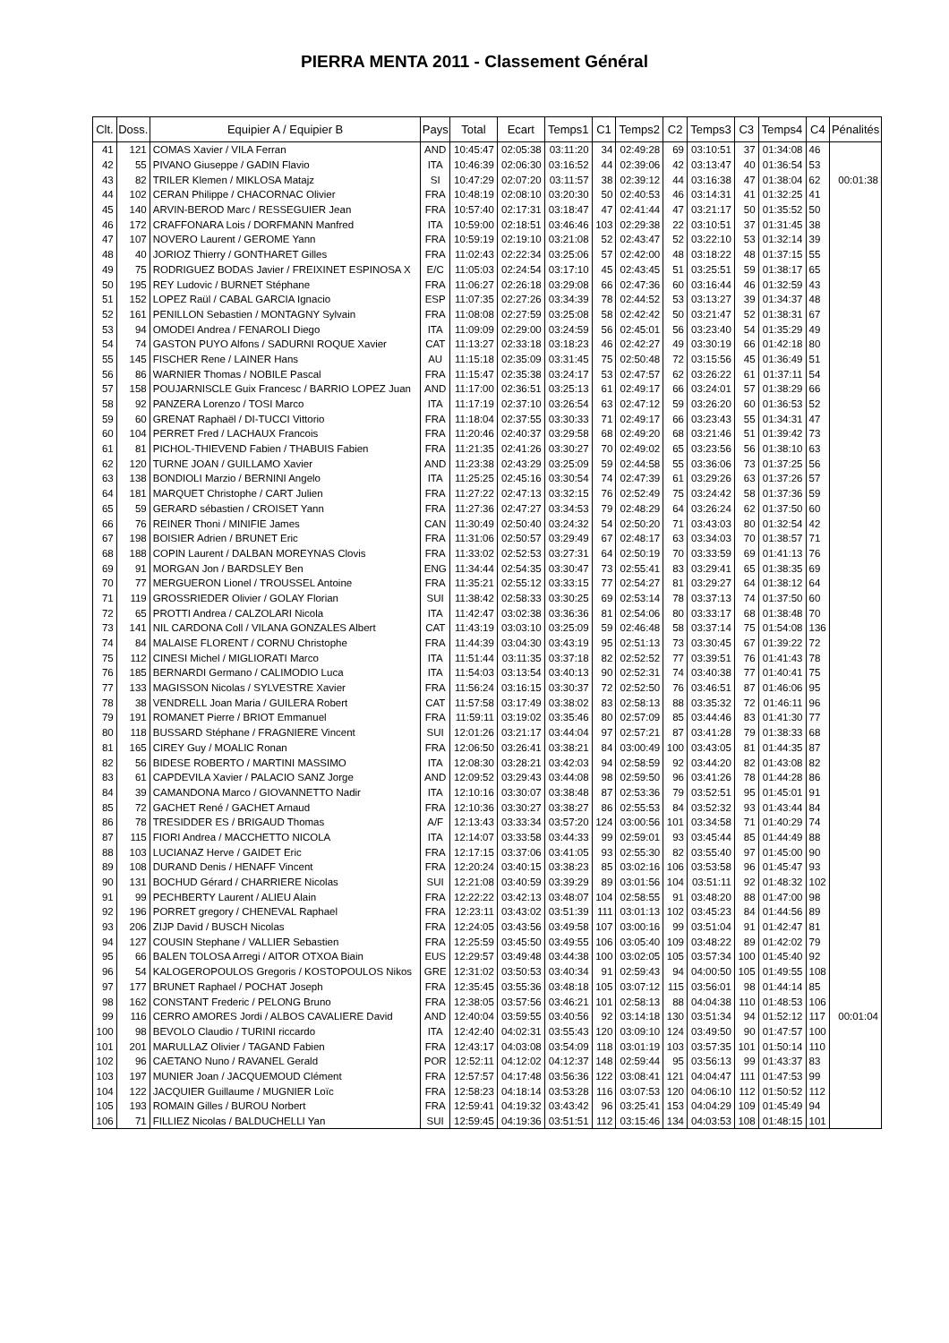PIERRA MENTA 2011 - Classement Général
| Clt. | Doss. | Equipier A / Equipier B | Pays | Total | Ecart | Temps1 | C1 | Temps2 | C2 | Temps3 | C3 | Temps4 | C4 | Pénalités |
| --- | --- | --- | --- | --- | --- | --- | --- | --- | --- | --- | --- | --- | --- | --- |
| 41 | 121 | COMAS Xavier / VILA Ferran | AND | 10:45:47 | 02:05:38 | 03:11:20 | 34 | 02:49:28 | 69 | 03:10:51 | 37 | 01:34:08 | 46 | |
| 42 | 55 | PIVANO Giuseppe / GADIN Flavio | ITA | 10:46:39 | 02:06:30 | 03:16:52 | 44 | 02:39:06 | 42 | 03:13:47 | 40 | 01:36:54 | 53 | |
| 43 | 82 | TRILER Klemen / MIKLOSA Matajz | SI | 10:47:29 | 02:07:20 | 03:11:57 | 38 | 02:39:12 | 44 | 03:16:38 | 47 | 01:38:04 | 62 | 00:01:38 |
| 44 | 102 | CERAN Philippe / CHACORNAC Olivier | FRA | 10:48:19 | 02:08:10 | 03:20:30 | 50 | 02:40:53 | 46 | 03:14:31 | 41 | 01:32:25 | 41 | |
| 45 | 140 | ARVIN-BEROD Marc / RESSEGUIER Jean | FRA | 10:57:40 | 02:17:31 | 03:18:47 | 47 | 02:41:44 | 47 | 03:21:17 | 50 | 01:35:52 | 50 | |
| 46 | 172 | CRAFFONARA Lois / DORFMANN Manfred | ITA | 10:59:00 | 02:18:51 | 03:46:46 | 103 | 02:29:38 | 22 | 03:10:51 | 37 | 01:31:45 | 38 | |
| 47 | 107 | NOVERO Laurent / GEROME Yann | FRA | 10:59:19 | 02:19:10 | 03:21:08 | 52 | 02:43:47 | 52 | 03:22:10 | 53 | 01:32:14 | 39 | |
| 48 | 40 | JORIOZ Thierry / GONTHARET Gilles | FRA | 11:02:43 | 02:22:34 | 03:25:06 | 57 | 02:42:00 | 48 | 03:18:22 | 48 | 01:37:15 | 55 | |
| 49 | 75 | RODRIGUEZ BODAS Javier / FREIXINET ESPINOSA X | E/C | 11:05:03 | 02:24:54 | 03:17:10 | 45 | 02:43:45 | 51 | 03:25:51 | 59 | 01:38:17 | 65 | |
| 50 | 195 | REY Ludovic / BURNET Stéphane | FRA | 11:06:27 | 02:26:18 | 03:29:08 | 66 | 02:47:36 | 60 | 03:16:44 | 46 | 01:32:59 | 43 | |
| 51 | 152 | LOPEZ Raül / CABAL GARCIA Ignacio | ESP | 11:07:35 | 02:27:26 | 03:34:39 | 78 | 02:44:52 | 53 | 03:13:27 | 39 | 01:34:37 | 48 | |
| 52 | 161 | PENILLON Sebastien / MONTAGNY Sylvain | FRA | 11:08:08 | 02:27:59 | 03:25:08 | 58 | 02:42:42 | 50 | 03:21:47 | 52 | 01:38:31 | 67 | |
| 53 | 94 | OMODEI Andrea / FENAROLI Diego | ITA | 11:09:09 | 02:29:00 | 03:24:59 | 56 | 02:45:01 | 56 | 03:23:40 | 54 | 01:35:29 | 49 | |
| 54 | 74 | GASTON PUYO Alfons / SADURNI ROQUE Xavier | CAT | 11:13:27 | 02:33:18 | 03:18:23 | 46 | 02:42:27 | 49 | 03:30:19 | 66 | 01:42:18 | 80 | |
| 55 | 145 | FISCHER Rene / LAINER Hans | AU | 11:15:18 | 02:35:09 | 03:31:45 | 75 | 02:50:48 | 72 | 03:15:56 | 45 | 01:36:49 | 51 | |
| 56 | 86 | WARNIER Thomas / NOBILE Pascal | FRA | 11:15:47 | 02:35:38 | 03:24:17 | 53 | 02:47:57 | 62 | 03:26:22 | 61 | 01:37:11 | 54 | |
| 57 | 158 | POUJARNISCLE Guix Francesc / BARRIO LOPEZ Juan | AND | 11:17:00 | 02:36:51 | 03:25:13 | 61 | 02:49:17 | 66 | 03:24:01 | 57 | 01:38:29 | 66 | |
| 58 | 92 | PANZERA Lorenzo / TOSI Marco | ITA | 11:17:19 | 02:37:10 | 03:26:54 | 63 | 02:47:12 | 59 | 03:26:20 | 60 | 01:36:53 | 52 | |
| 59 | 60 | GRENAT Raphaël / DI-TUCCI Vittorio | FRA | 11:18:04 | 02:37:55 | 03:30:33 | 71 | 02:49:17 | 66 | 03:23:43 | 55 | 01:34:31 | 47 | |
| 60 | 104 | PERRET Fred / LACHAUX Francois | FRA | 11:20:46 | 02:40:37 | 03:29:58 | 68 | 02:49:20 | 68 | 03:21:46 | 51 | 01:39:42 | 73 | |
| 61 | 81 | PICHOL-THIEVEND Fabien / THABUIS Fabien | FRA | 11:21:35 | 02:41:26 | 03:30:27 | 70 | 02:49:02 | 65 | 03:23:56 | 56 | 01:38:10 | 63 | |
| 62 | 120 | TURNE JOAN / GUILLAMO Xavier | AND | 11:23:38 | 02:43:29 | 03:25:09 | 59 | 02:44:58 | 55 | 03:36:06 | 73 | 01:37:25 | 56 | |
| 63 | 138 | BONDIOLI Marzio / BERNINI Angelo | ITA | 11:25:25 | 02:45:16 | 03:30:54 | 74 | 02:47:39 | 61 | 03:29:26 | 63 | 01:37:26 | 57 | |
| 64 | 181 | MARQUET Christophe / CART Julien | FRA | 11:27:22 | 02:47:13 | 03:32:15 | 76 | 02:52:49 | 75 | 03:24:42 | 58 | 01:37:36 | 59 | |
| 65 | 59 | GERARD sébastien / CROISET Yann | FRA | 11:27:36 | 02:47:27 | 03:34:53 | 79 | 02:48:29 | 64 | 03:26:24 | 62 | 01:37:50 | 60 | |
| 66 | 76 | REINER Thoni / MINIFIE James | CAN | 11:30:49 | 02:50:40 | 03:24:32 | 54 | 02:50:20 | 71 | 03:43:03 | 80 | 01:32:54 | 42 | |
| 67 | 198 | BOISIER Adrien / BRUNET Eric | FRA | 11:31:06 | 02:50:57 | 03:29:49 | 67 | 02:48:17 | 63 | 03:34:03 | 70 | 01:38:57 | 71 | |
| 68 | 188 | COPIN Laurent / DALBAN MOREYNAS Clovis | FRA | 11:33:02 | 02:52:53 | 03:27:31 | 64 | 02:50:19 | 70 | 03:33:59 | 69 | 01:41:13 | 76 | |
| 69 | 91 | MORGAN Jon / BARDSLEY Ben | ENG | 11:34:44 | 02:54:35 | 03:30:47 | 73 | 02:55:41 | 83 | 03:29:41 | 65 | 01:38:35 | 69 | |
| 70 | 77 | MERGUERON Lionel / TROUSSEL Antoine | FRA | 11:35:21 | 02:55:12 | 03:33:15 | 77 | 02:54:27 | 81 | 03:29:27 | 64 | 01:38:12 | 64 | |
| 71 | 119 | GROSSRIEDER Olivier / GOLAY Florian | SUI | 11:38:42 | 02:58:33 | 03:30:25 | 69 | 02:53:14 | 78 | 03:37:13 | 74 | 01:37:50 | 60 | |
| 72 | 65 | PROTTI Andrea / CALZOLARI Nicola | ITA | 11:42:47 | 03:02:38 | 03:36:36 | 81 | 02:54:06 | 80 | 03:33:17 | 68 | 01:38:48 | 70 | |
| 73 | 141 | NIL CARDONA Coll / VILANA GONZALES Albert | CAT | 11:43:19 | 03:03:10 | 03:25:09 | 59 | 02:46:48 | 58 | 03:37:14 | 75 | 01:54:08 | 136 | |
| 74 | 84 | MALAISE FLORENT / CORNU Christophe | FRA | 11:44:39 | 03:04:30 | 03:43:19 | 95 | 02:51:13 | 73 | 03:30:45 | 67 | 01:39:22 | 72 | |
| 75 | 112 | CINESI Michel / MIGLIORATI Marco | ITA | 11:51:44 | 03:11:35 | 03:37:18 | 82 | 02:52:52 | 77 | 03:39:51 | 76 | 01:41:43 | 78 | |
| 76 | 185 | BERNARDI Germano / CALIMODIO Luca | ITA | 11:54:03 | 03:13:54 | 03:40:13 | 90 | 02:52:31 | 74 | 03:40:38 | 77 | 01:40:41 | 75 | |
| 77 | 133 | MAGISSON Nicolas / SYLVESTRE Xavier | FRA | 11:56:24 | 03:16:15 | 03:30:37 | 72 | 02:52:50 | 76 | 03:46:51 | 87 | 01:46:06 | 95 | |
| 78 | 38 | VENDRELL Joan Maria / GUILERA Robert | CAT | 11:57:58 | 03:17:49 | 03:38:02 | 83 | 02:58:13 | 88 | 03:35:32 | 72 | 01:46:11 | 96 | |
| 79 | 191 | ROMANET Pierre / BRIOT Emmanuel | FRA | 11:59:11 | 03:19:02 | 03:35:46 | 80 | 02:57:09 | 85 | 03:44:46 | 83 | 01:41:30 | 77 | |
| 80 | 118 | BUSSARD Stéphane / FRAGNIERE Vincent | SUI | 12:01:26 | 03:21:17 | 03:44:04 | 97 | 02:57:21 | 87 | 03:41:28 | 79 | 01:38:33 | 68 | |
| 81 | 165 | CIREY Guy / MOALIC Ronan | FRA | 12:06:50 | 03:26:41 | 03:38:21 | 84 | 03:00:49 | 100 | 03:43:05 | 81 | 01:44:35 | 87 | |
| 82 | 56 | BIDESE ROBERTO / MARTINI MASSIMO | ITA | 12:08:30 | 03:28:21 | 03:42:03 | 94 | 02:58:59 | 92 | 03:44:20 | 82 | 01:43:08 | 82 | |
| 83 | 61 | CAPDEVILA Xavier / PALACIO SANZ Jorge | AND | 12:09:52 | 03:29:43 | 03:44:08 | 98 | 02:59:50 | 96 | 03:41:26 | 78 | 01:44:28 | 86 | |
| 84 | 39 | CAMANDONA Marco / GIOVANNETTO Nadir | ITA | 12:10:16 | 03:30:07 | 03:38:48 | 87 | 02:53:36 | 79 | 03:52:51 | 95 | 01:45:01 | 91 | |
| 85 | 72 | GACHET René / GACHET Arnaud | FRA | 12:10:36 | 03:30:27 | 03:38:27 | 86 | 02:55:53 | 84 | 03:52:32 | 93 | 01:43:44 | 84 | |
| 86 | 78 | TRESIDDER ES / BRIGAUD Thomas | A/F | 12:13:43 | 03:33:34 | 03:57:20 | 124 | 03:00:56 | 101 | 03:34:58 | 71 | 01:40:29 | 74 | |
| 87 | 115 | FIORI Andrea / MACCHETTO NICOLA | ITA | 12:14:07 | 03:33:58 | 03:44:33 | 99 | 02:59:01 | 93 | 03:45:44 | 85 | 01:44:49 | 88 | |
| 88 | 103 | LUCIANAZ Herve / GAIDET Eric | FRA | 12:17:15 | 03:37:06 | 03:41:05 | 93 | 02:55:30 | 82 | 03:55:40 | 97 | 01:45:00 | 90 | |
| 89 | 108 | DURAND Denis / HENAFF Vincent | FRA | 12:20:24 | 03:40:15 | 03:38:23 | 85 | 03:02:16 | 106 | 03:53:58 | 96 | 01:45:47 | 93 | |
| 90 | 131 | BOCHUD Gérard / CHARRIERE Nicolas | SUI | 12:21:08 | 03:40:59 | 03:39:29 | 89 | 03:01:56 | 104 | 03:51:11 | 92 | 01:48:32 | 102 | |
| 91 | 99 | PECHBERTY Laurent / ALIEU Alain | FRA | 12:22:22 | 03:42:13 | 03:48:07 | 104 | 02:58:55 | 91 | 03:48:20 | 88 | 01:47:00 | 98 | |
| 92 | 196 | PORRET gregory / CHENEVAL Raphael | FRA | 12:23:11 | 03:43:02 | 03:51:39 | 111 | 03:01:13 | 102 | 03:45:23 | 84 | 01:44:56 | 89 | |
| 93 | 206 | ZIJP David / BUSCH Nicolas | FRA | 12:24:05 | 03:43:56 | 03:49:58 | 107 | 03:00:16 | 99 | 03:51:04 | 91 | 01:42:47 | 81 | |
| 94 | 127 | COUSIN Stephane / VALLIER Sebastien | FRA | 12:25:59 | 03:45:50 | 03:49:55 | 106 | 03:05:40 | 109 | 03:48:22 | 89 | 01:42:02 | 79 | |
| 95 | 66 | BALEN TOLOSA Arregi / AITOR OTXOA Biain | EUS | 12:29:57 | 03:49:48 | 03:44:38 | 100 | 03:02:05 | 105 | 03:57:34 | 100 | 01:45:40 | 92 | |
| 96 | 54 | KALOGEROPOULOS Gregoris / KOSTOPOULOS Nikos | GRE | 12:31:02 | 03:50:53 | 03:40:34 | 91 | 02:59:43 | 94 | 04:00:50 | 105 | 01:49:55 | 108 | |
| 97 | 177 | BRUNET Raphael / POCHAT Joseph | FRA | 12:35:45 | 03:55:36 | 03:48:18 | 105 | 03:07:12 | 115 | 03:56:01 | 98 | 01:44:14 | 85 | |
| 98 | 162 | CONSTANT Frederic / PELONG Bruno | FRA | 12:38:05 | 03:57:56 | 03:46:21 | 101 | 02:58:13 | 88 | 04:04:38 | 110 | 01:48:53 | 106 | |
| 99 | 116 | CERRO AMORES Jordi / ALBOS CAVALIERE David | AND | 12:40:04 | 03:59:55 | 03:40:56 | 92 | 03:14:18 | 130 | 03:51:34 | 94 | 01:52:12 | 117 | 00:01:04 |
| 100 | 98 | BEVOLO Claudio / TURINI riccardo | ITA | 12:42:40 | 04:02:31 | 03:55:43 | 120 | 03:09:10 | 124 | 03:49:50 | 90 | 01:47:57 | 100 | |
| 101 | 201 | MARULLAZ Olivier / TAGAND Fabien | FRA | 12:43:17 | 04:03:08 | 03:54:09 | 118 | 03:01:19 | 103 | 03:57:35 | 101 | 01:50:14 | 110 | |
| 102 | 96 | CAETANO Nuno / RAVANEL Gerald | POR | 12:52:11 | 04:12:02 | 04:12:37 | 148 | 02:59:44 | 95 | 03:56:13 | 99 | 01:43:37 | 83 | |
| 103 | 197 | MUNIER Joan / JACQUEMOUD Clément | FRA | 12:57:57 | 04:17:48 | 03:56:36 | 122 | 03:08:41 | 121 | 04:04:47 | 111 | 01:47:53 | 99 | |
| 104 | 122 | JACQUIER Guillaume / MUGNIER Loïc | FRA | 12:58:23 | 04:18:14 | 03:53:28 | 116 | 03:07:53 | 120 | 04:06:10 | 112 | 01:50:52 | 112 | |
| 105 | 193 | ROMAIN Gilles / BUROU Norbert | FRA | 12:59:41 | 04:19:32 | 03:43:42 | 96 | 03:25:41 | 153 | 04:04:29 | 109 | 01:45:49 | 94 | |
| 106 | 71 | FILLIEZ Nicolas / BALDUCHELLI Yan | SUI | 12:59:45 | 04:19:36 | 03:51:51 | 112 | 03:15:46 | 134 | 04:03:53 | 108 | 01:48:15 | 101 | |